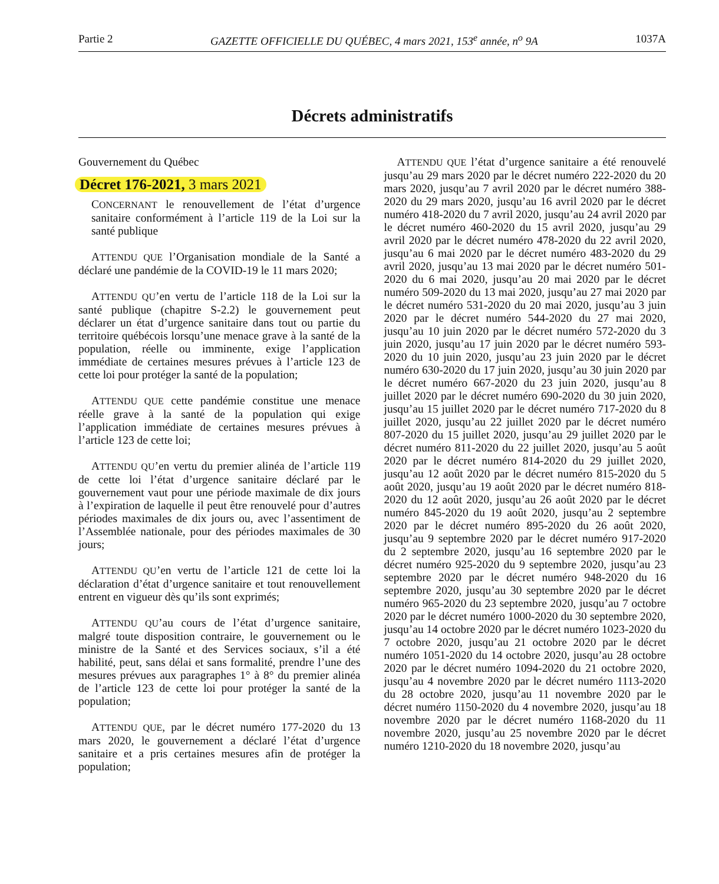Partie 2 GAZETTE OFFICIELLE DU QUÉBEC, 4 mars 2021, 153<sup>e</sup> année, n<sup>o</sup> 9A 1037A
Décrets administratifs
Gouvernement du Québec
Décret 176-2021, 3 mars 2021
CONCERNANT le renouvellement de l’état d’urgence sanitaire conformément à l’article 119 de la Loi sur la santé publique
ATTENDU QUE l’Organisation mondiale de la Santé a déclaré une pandémie de la COVID-19 le 11 mars 2020;
ATTENDU QU’en vertu de l’article 118 de la Loi sur la santé publique (chapitre S-2.2) le gouvernement peut déclarer un état d’urgence sanitaire dans tout ou partie du territoire québécois lorsqu’une menace grave à la santé de la population, réelle ou imminente, exige l’application immédiate de certaines mesures prévues à l’article 123 de cette loi pour protéger la santé de la population;
ATTENDU QUE cette pandémie constitue une menace réelle grave à la santé de la population qui exige l’application immédiate de certaines mesures prévues à l’article 123 de cette loi;
ATTENDU QU’en vertu du premier alinéa de l’article 119 de cette loi l’état d’urgence sanitaire déclaré par le gouvernement vaut pour une période maximale de dix jours à l’expiration de laquelle il peut être renouvelé pour d’autres périodes maximales de dix jours ou, avec l’assentiment de l’Assemblée nationale, pour des périodes maximales de 30 jours;
ATTENDU QU’en vertu de l’article 121 de cette loi la déclaration d’état d’urgence sanitaire et tout renouvellement entrent en vigueur dès qu’ils sont exprimés;
ATTENDU QU’au cours de l’état d’urgence sanitaire, malgré toute disposition contraire, le gouvernement ou le ministre de la Santé et des Services sociaux, s’il a été habilité, peut, sans délai et sans formalité, prendre l’une des mesures prévues aux paragraphes 1° à 8° du premier alinéa de l’article 123 de cette loi pour protéger la santé de la population;
ATTENDU QUE, par le décret numéro 177-2020 du 13 mars 2020, le gouvernement a déclaré l’état d’urgence sanitaire et a pris certaines mesures afin de protéger la population;
ATTENDU QUE l’état d’urgence sanitaire a été renouvelé jusqu’au 29 mars 2020 par le décret numéro 222-2020 du 20 mars 2020, jusqu’au 7 avril 2020 par le décret numéro 388-2020 du 29 mars 2020, jusqu’au 16 avril 2020 par le décret numéro 418-2020 du 7 avril 2020, jusqu’au 24 avril 2020 par le décret numéro 460-2020 du 15 avril 2020, jusqu’au 29 avril 2020 par le décret numéro 478-2020 du 22 avril 2020, jusqu’au 6 mai 2020 par le décret numéro 483-2020 du 29 avril 2020, jusqu’au 13 mai 2020 par le décret numéro 501-2020 du 6 mai 2020, jusqu’au 20 mai 2020 par le décret numéro 509-2020 du 13 mai 2020, jusqu’au 27 mai 2020 par le décret numéro 531-2020 du 20 mai 2020, jusqu’au 3 juin 2020 par le décret numéro 544-2020 du 27 mai 2020, jusqu’au 10 juin 2020 par le décret numéro 572-2020 du 3 juin 2020, jusqu’au 17 juin 2020 par le décret numéro 593-2020 du 10 juin 2020, jusqu’au 23 juin 2020 par le décret numéro 630-2020 du 17 juin 2020, jusqu’au 30 juin 2020 par le décret numéro 667-2020 du 23 juin 2020, jusqu’au 8 juillet 2020 par le décret numéro 690-2020 du 30 juin 2020, jusqu’au 15 juillet 2020 par le décret numéro 717-2020 du 8 juillet 2020, jusqu’au 22 juillet 2020 par le décret numéro 807-2020 du 15 juillet 2020, jusqu’au 29 juillet 2020 par le décret numéro 811-2020 du 22 juillet 2020, jusqu’au 5 août 2020 par le décret numéro 814-2020 du 29 juillet 2020, jusqu’au 12 août 2020 par le décret numéro 815-2020 du 5 août 2020, jusqu’au 19 août 2020 par le décret numéro 818-2020 du 12 août 2020, jusqu’au 26 août 2020 par le décret numéro 845-2020 du 19 août 2020, jusqu’au 2 septembre 2020 par le décret numéro 895-2020 du 26 août 2020, jusqu’au 9 septembre 2020 par le décret numéro 917-2020 du 2 septembre 2020, jusqu’au 16 septembre 2020 par le décret numéro 925-2020 du 9 septembre 2020, jusqu’au 23 septembre 2020 par le décret numéro 948-2020 du 16 septembre 2020, jusqu’au 30 septembre 2020 par le décret numéro 965-2020 du 23 septembre 2020, jusqu’au 7 octobre 2020 par le décret numéro 1000-2020 du 30 septembre 2020, jusqu’au 14 octobre 2020 par le décret numéro 1023-2020 du 7 octobre 2020, jusqu’au 21 octobre 2020 par le décret numéro 1051-2020 du 14 octobre 2020, jusqu’au 28 octobre 2020 par le décret numéro 1094-2020 du 21 octobre 2020, jusqu’au 4 novembre 2020 par le décret numéro 1113-2020 du 28 octobre 2020, jusqu’au 11 novembre 2020 par le décret numéro 1150-2020 du 4 novembre 2020, jusqu’au 18 novembre 2020 par le décret numéro 1168-2020 du 11 novembre 2020, jusqu’au 25 novembre 2020 par le décret numéro 1210-2020 du 18 novembre 2020, jusqu’au